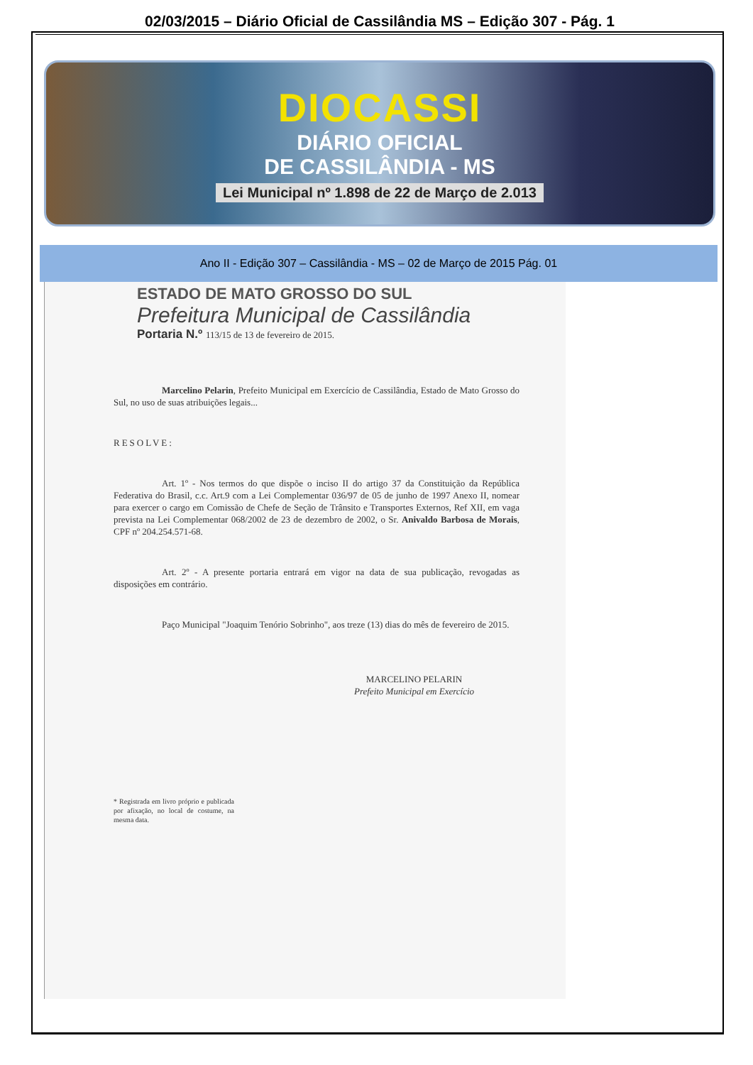02/03/2015 – Diário Oficial de Cassilândia MS – Edição 307 - Pág. 1
DIOCASSI
DIÁRIO OFICIAL
DE CASSILÂNDIA - MS
Lei Municipal nº 1.898 de 22 de Março de 2.013
Ano II - Edição 307 – Cassilândia - MS – 02 de Março de 2015 Pág. 01
ESTADO DE MATO GROSSO DO SUL
Prefeitura Municipal de Cassilândia
Portaria N.º 113/15 de 13 de fevereiro de 2015.
Marcelino Pelarin, Prefeito Municipal em Exercício de Cassilândia, Estado de Mato Grosso do Sul, no uso de suas atribuições legais...
RESOLVE:
Art. 1º - Nos termos do que dispõe o inciso II do artigo 37 da Constituição da República Federativa do Brasil, c.c. Art.9 com a Lei Complementar 036/97 de 05 de junho de 1997 Anexo II, nomear para exercer o cargo em Comissão de Chefe de Seção de Trânsito e Transportes Externos, Ref XII, em vaga prevista na Lei Complementar 068/2002 de 23 de dezembro de 2002, o Sr. Anivaldo Barbosa de Morais, CPF nº 204.254.571-68.
Art. 2º - A presente portaria entrará em vigor na data de sua publicação, revogadas as disposições em contrário.
Paço Municipal "Joaquim Tenório Sobrinho", aos treze (13) dias do mês de fevereiro de 2015.
MARCELINO PELARIN
Prefeito Municipal em Exercício
* Registrada em livro próprio e publicada por afixação, no local de costume, na mesma data.